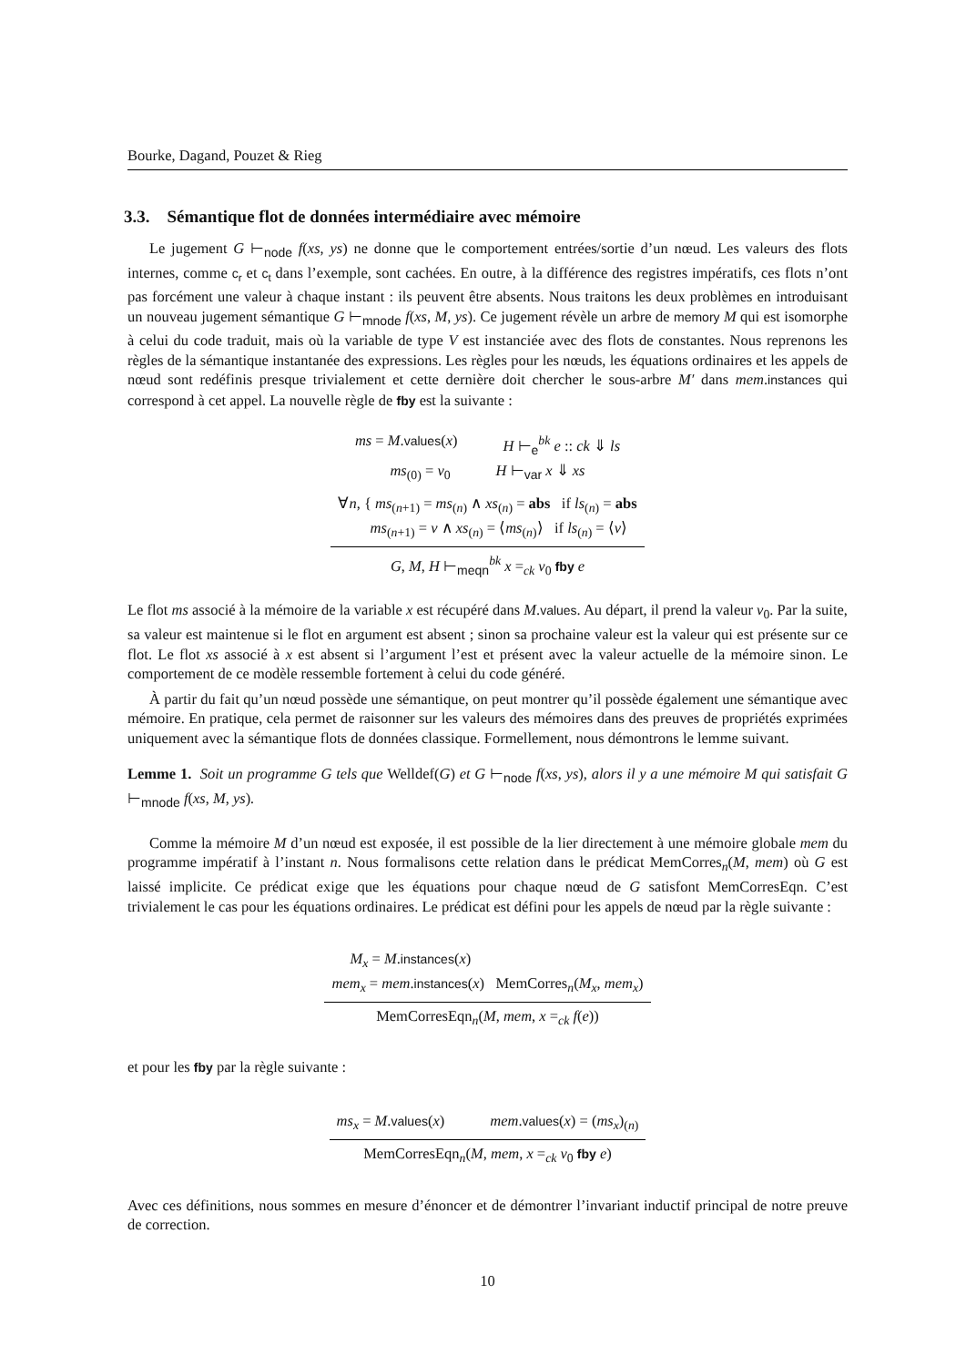Bourke, Dagand, Pouzet & Rieg
3.3. Sémantique flot de données intermédiaire avec mémoire
Le jugement G ⊢<sub>node</sub> f(xs, ys) ne donne que le comportement entrées/sortie d’un nœud. Les valeurs des flots internes, comme c<sub>r</sub> et c<sub>t</sub> dans l’exemple, sont cachées. En outre, à la différence des registres impératifs, ces flots n’ont pas forcément une valeur à chaque instant : ils peuvent être absents. Nous traitons les deux problèmes en introduisant un nouveau jugement sémantique G ⊢<sub>mnode</sub> f(xs, M, ys). Ce jugement révèle un arbre de memory M qui est isomorphe à celui du code traduit, mais où la variable de type V est instanciée avec des flots de constantes. Nous reprenons les règles de la sémantique instantanée des expressions. Les règles pour les nœuds, les équations ordinaires et les appels de nœud sont redéfinis presque trivialement et cette dernière doit chercher le sous-arbre M′ dans mem.instances qui correspond à cet appel. La nouvelle règle de fby est la suivante :
ms = M.values(x) H ⊢<sub>e</sub><sup>bk</sup> e :: ck ⇓ ls
ms<sub>(0)</sub> = v<sub>0</sub> H ⊢<sub>var</sub> x ⇓ xs
∀n, { ms<sub>(n+1)</sub> = ms<sub>(n)</sub> ∧ xs<sub>(n)</sub> = abs if ls<sub>(n)</sub> = abs
ms<sub>(n+1)</sub> = v ∧ xs<sub>(n)</sub> = ⟨ms<sub>(n)</sub>⟩ if ls<sub>(n)</sub> = ⟨v⟩
G, M, H ⊢<sub>meqn</sub><sup>bk</sup> x =<sub>ck</sub> v<sub>0</sub> fby e
Le flot ms associé à la mémoire de la variable x est récupéré dans M.values. Au départ, il prend la valeur v<sub>0</sub>. Par la suite, sa valeur est maintenue si le flot en argument est absent ; sinon sa prochaine valeur est la valeur qui est présente sur ce flot. Le flot xs associé à x est absent si l’argument l’est et présent avec la valeur actuelle de la mémoire sinon. Le comportement de ce modèle ressemble fortement à celui du code généré.
À partir du fait qu’un nœud possède une sémantique, on peut montrer qu’il possède également une sémantique avec mémoire. En pratique, cela permet de raisonner sur les valeurs des mémoires dans des preuves de propriétés exprimées uniquement avec la sémantique flots de données classique. Formellement, nous démontrons le lemme suivant.
Lemme 1. Soit un programme G tels que Welldef(G) et G ⊢<sub>node</sub> f(xs, ys), alors il y a une mémoire M qui satisfait G ⊢<sub>mnode</sub> f(xs, M, ys).
Comme la mémoire M d’un nœud est exposée, il est possible de la lier directement à une mémoire globale mem du programme impératif à l’instant n. Nous formalisons cette relation dans le prédicat MemCorres<sub>n</sub>(M, mem) où G est laissé implicite. Ce prédicat exige que les équations pour chaque nœud de G satisfont MemCorresEqn. C’est trivialement le cas pour les équations ordinaires. Le prédicat est défini pour les appels de nœud par la règle suivante :
M<sub>x</sub> = M.instances(x)
mem<sub>x</sub> = mem.instances(x) MemCorres<sub>n</sub>(M<sub>x</sub>, mem<sub>x</sub>)
MemCorresEqn<sub>n</sub>(M, mem, x =<sub>ck</sub> f(e))
et pour les fby par la règle suivante :
ms<sub>x</sub> = M.values(x) mem.values(x) = (ms<sub>x</sub>)<sub>(n)</sub>
MemCorresEqn<sub>n</sub>(M, mem, x =<sub>ck</sub> v<sub>0</sub> fby e)
Avec ces définitions, nous sommes en mesure d’énoncer et de démontrer l’invariant inductif principal de notre preuve de correction.
10